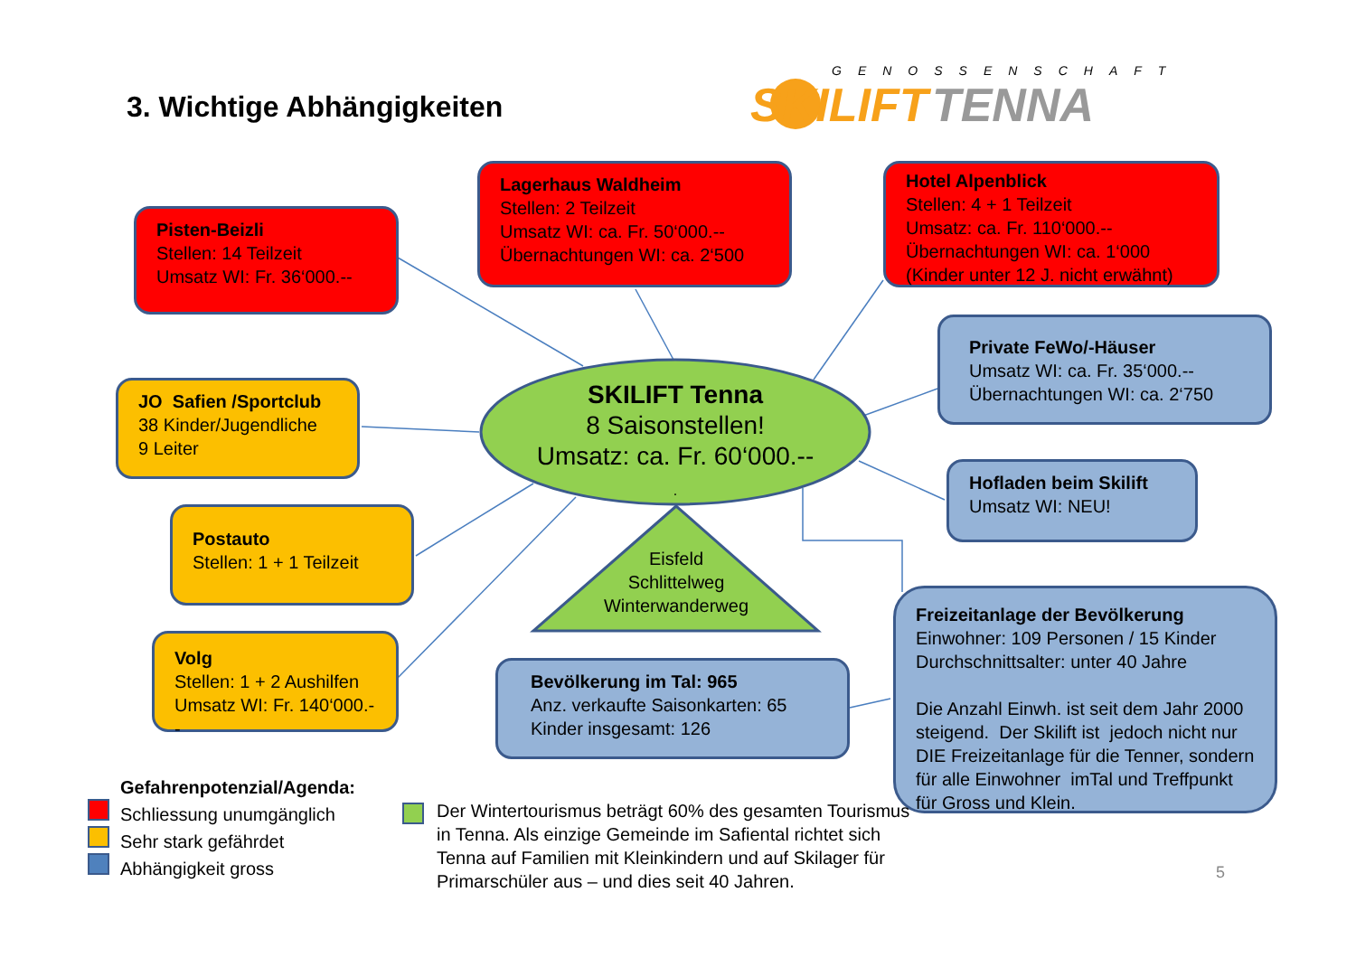3. Wichtige Abhängigkeiten
GENOSSENSCHAFT
SKILIFT TENNA
Pisten-Beizli
Stellen: 14 Teilzeit
Umsatz WI: Fr. 36‘000.--
Lagerhaus Waldheim
Stellen: 2 Teilzeit
Umsatz WI: ca. Fr. 50‘000.--
Übernachtungen WI: ca. 2‘500
Hotel Alpenblick
Stellen: 4 + 1 Teilzeit
Umsatz: ca. Fr. 110‘000.--
Übernachtungen WI: ca. 1‘000
(Kinder unter 12 J. nicht erwähnt)
Private FeWo/-Häuser
Umsatz WI: ca. Fr. 35‘000.--
Übernachtungen WI: ca. 2‘750
JO Safien /Sportclub
38 Kinder/Jugendliche
9 Leiter
SKILIFT Tenna
8 Saisonstellen!
Umsatz: ca. Fr. 60‘000.--
.
Hofladen beim Skilift
Umsatz WI: NEU!
Postauto
Stellen: 1 + 1 Teilzeit
Eisfeld
Schlittelweg
Winterwanderweg
Freizeitanlage der Bevölkerung
Einwohner: 109 Personen / 15 Kinder
Durchschnittsalter: unter 40 Jahre
Die Anzahl Einwh. ist seit dem Jahr 2000 steigend. Der Skilift ist jedoch nicht nur DIE Freizeitanlage für die Tenner, sondern für alle Einwohner imTal und Treffpunkt für Gross und Klein.
Volg
Stellen: 1 + 2 Aushilfen
Umsatz WI: Fr. 140‘000.--
Bevölkerung im Tal: 965
Anz. verkaufte Saisonkarten: 65
Kinder insgesamt: 126
Gefahrenpotenzial/Agenda:
Schliessung unumgänglich
Sehr stark gefährdet
Abhängigkeit gross
Der Wintertourismus beträgt 60% des gesamten Tourismus in Tenna. Als einzige Gemeinde im Safiental richtet sich Tenna auf Familien mit Kleinkindern und auf Skilager für Primarschüler aus – und dies seit 40 Jahren.
5